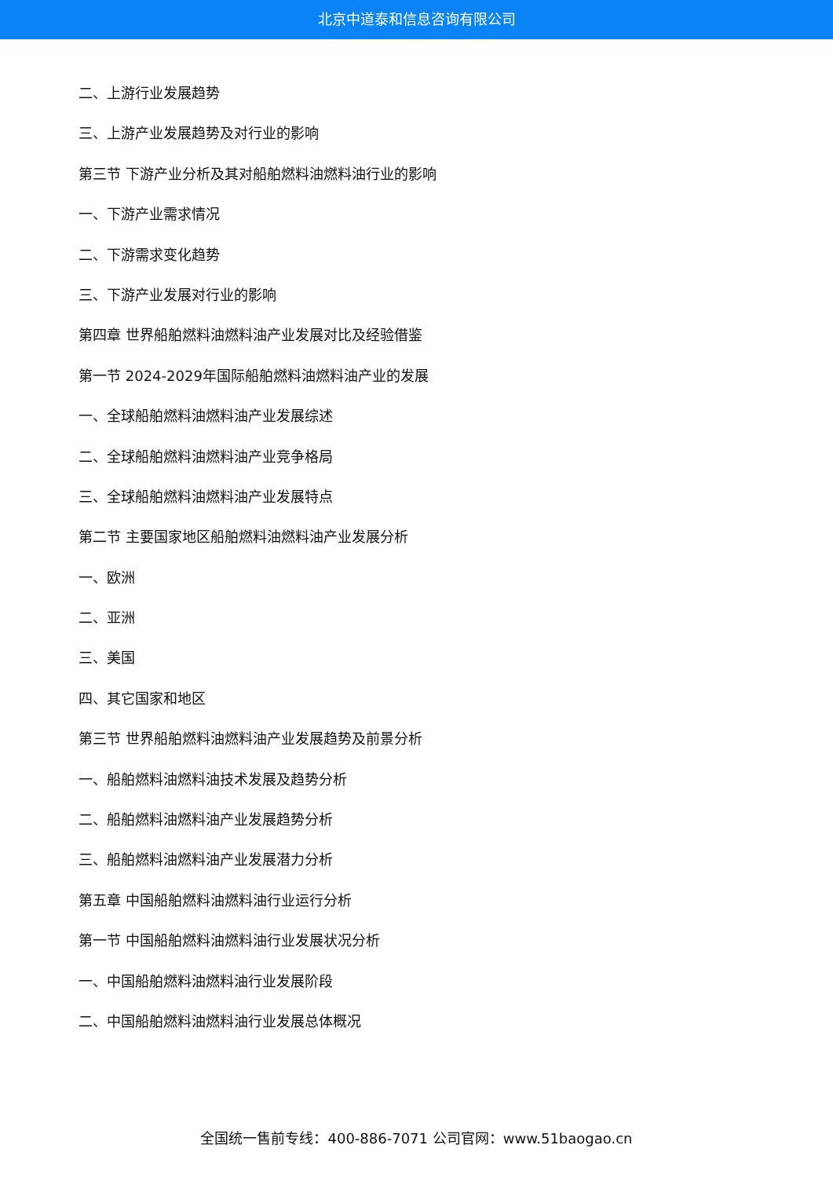北京中道泰和信息咨询有限公司
二、上游行业发展趋势
三、上游产业发展趋势及对行业的影响
第三节 下游产业分析及其对船舶燃料油燃料油行业的影响
一、下游产业需求情况
二、下游需求变化趋势
三、下游产业发展对行业的影响
第四章 世界船舶燃料油燃料油产业发展对比及经验借鉴
第一节 2024-2029年国际船舶燃料油燃料油产业的发展
一、全球船舶燃料油燃料油产业发展综述
二、全球船舶燃料油燃料油产业竞争格局
三、全球船舶燃料油燃料油产业发展特点
第二节 主要国家地区船舶燃料油燃料油产业发展分析
一、欧洲
二、亚洲
三、美国
四、其它国家和地区
第三节 世界船舶燃料油燃料油产业发展趋势及前景分析
一、船舶燃料油燃料油技术发展及趋势分析
二、船舶燃料油燃料油产业发展趋势分析
三、船舶燃料油燃料油产业发展潜力分析
第五章 中国船舶燃料油燃料油行业运行分析
第一节 中国船舶燃料油燃料油行业发展状况分析
一、中国船舶燃料油燃料油行业发展阶段
二、中国船舶燃料油燃料油行业发展总体概况
全国统一售前专线：400-886-7071 公司官网：www.51baogao.cn